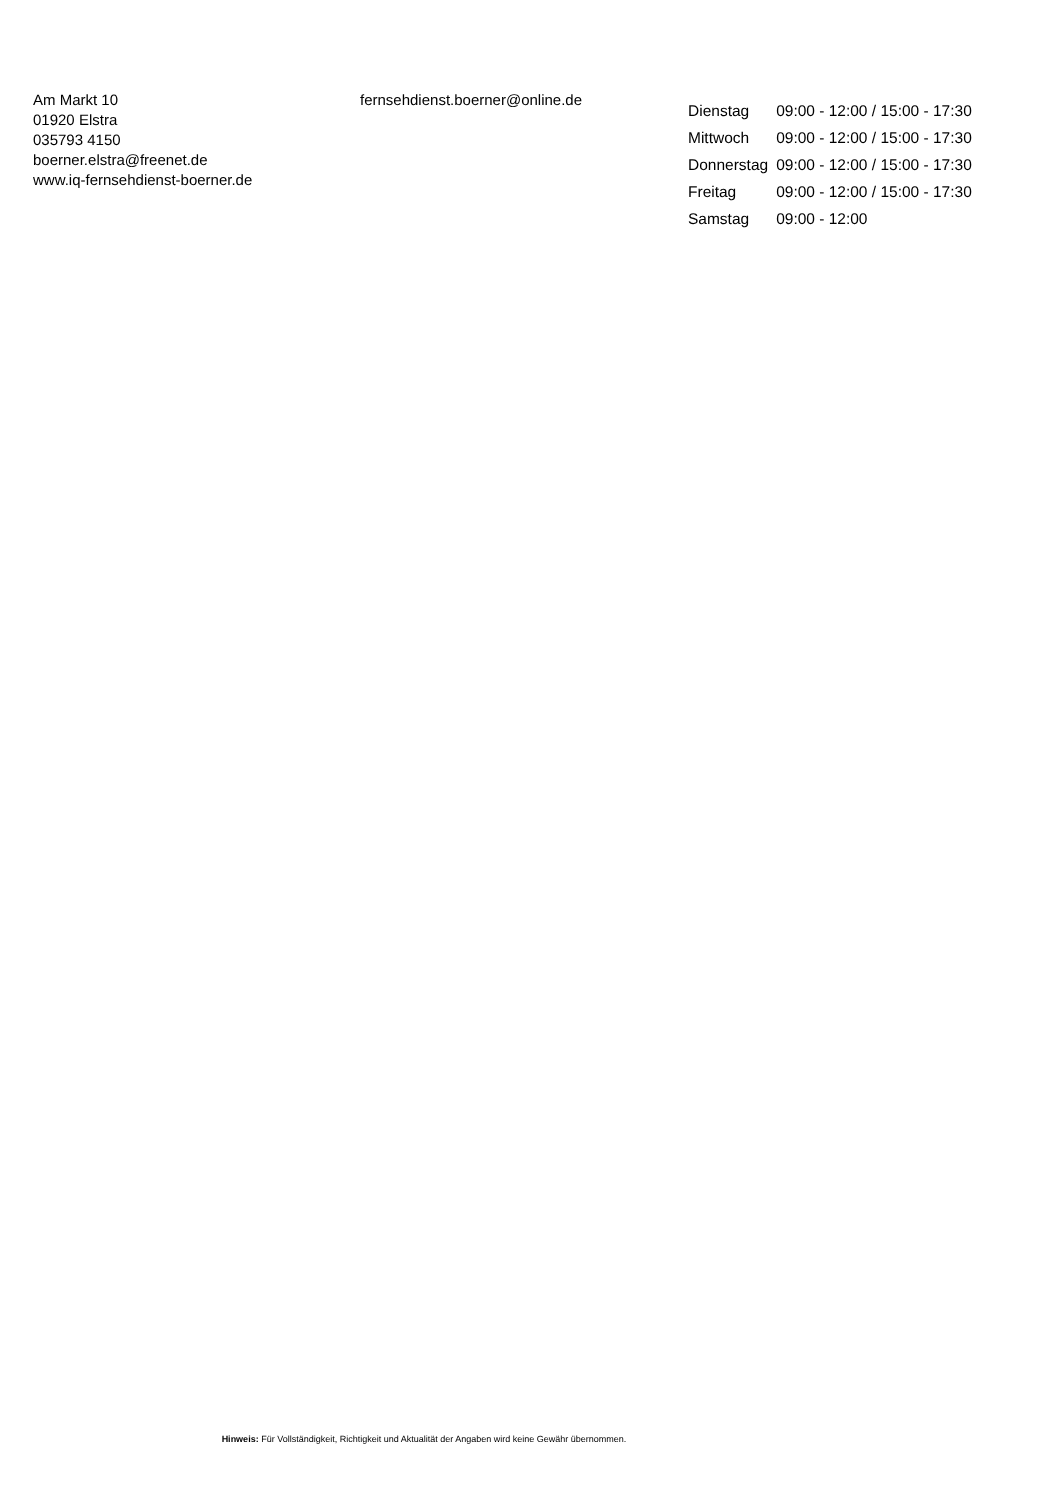Am Markt 10
01920 Elstra
035793 4150
boerner.elstra@freenet.de
www.iq-fernsehdienst-boerner.de
fernsehdienst.boerner@online.de
| Dienstag | 09:00 - 12:00 / 15:00 - 17:30 |
| Mittwoch | 09:00 - 12:00 / 15:00 - 17:30 |
| Donnerstag | 09:00 - 12:00 / 15:00 - 17:30 |
| Freitag | 09:00 - 12:00 / 15:00 - 17:30 |
| Samstag | 09:00 - 12:00 |
Hinweis: Für Vollständigkeit, Richtigkeit und Aktualität der Angaben wird keine Gewähr übernommen.